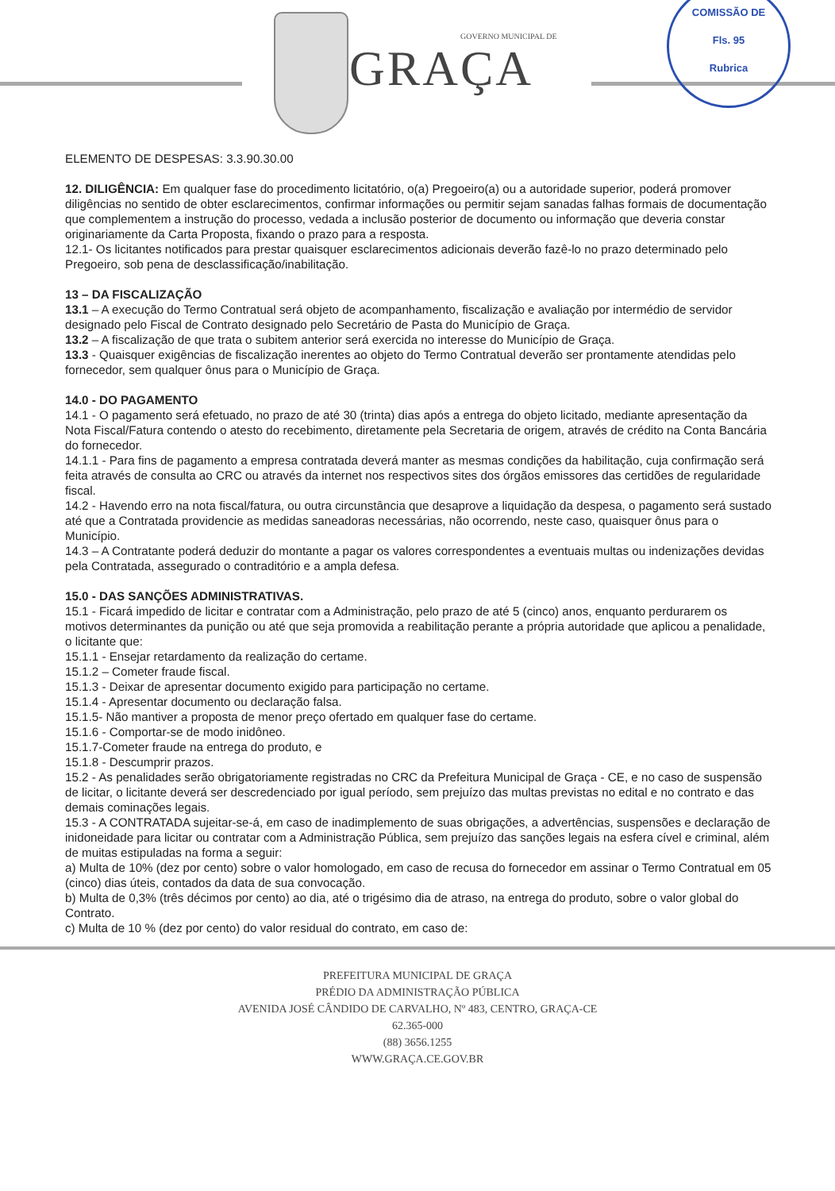GOVERNO MUNICIPAL DE
GRAÇA
COMISSÃO DE
Fls. 95
Rubrica
ELEMENTO DE DESPESAS: 3.3.90.30.00
12. DILIGÊNCIA: Em qualquer fase do procedimento licitatório, o(a) Pregoeiro(a) ou a autoridade superior, poderá promover diligências no sentido de obter esclarecimentos, confirmar informações ou permitir sejam sanadas falhas formais de documentação que complementem a instrução do processo, vedada a inclusão posterior de documento ou informação que deveria constar originariamente da Carta Proposta, fixando o prazo para a resposta.
12.1- Os licitantes notificados para prestar quaisquer esclarecimentos adicionais deverão fazê-lo no prazo determinado pelo Pregoeiro, sob pena de desclassificação/inabilitação.
13 – DA FISCALIZAÇÃO
13.1 – A execução do Termo Contratual será objeto de acompanhamento, fiscalização e avaliação por intermédio de servidor designado pelo Fiscal de Contrato designado pelo Secretário de Pasta do Município de Graça.
13.2 – A fiscalização de que trata o subitem anterior será exercida no interesse do Município de Graça.
13.3 - Quaisquer exigências de fiscalização inerentes ao objeto do Termo Contratual deverão ser prontamente atendidas pelo fornecedor, sem qualquer ônus para o Município de Graça.
14.0 - DO PAGAMENTO
14.1 - O pagamento será efetuado, no prazo de até 30 (trinta) dias após a entrega do objeto licitado, mediante apresentação da Nota Fiscal/Fatura contendo o atesto do recebimento, diretamente pela Secretaria de origem, através de crédito na Conta Bancária do fornecedor.
14.1.1 - Para fins de pagamento a empresa contratada deverá manter as mesmas condições da habilitação, cuja confirmação será feita através de consulta ao CRC ou através da internet nos respectivos sites dos órgãos emissores das certidões de regularidade fiscal.
14.2 - Havendo erro na nota fiscal/fatura, ou outra circunstância que desaprove a liquidação da despesa, o pagamento será sustado até que a Contratada providencie as medidas saneadoras necessárias, não ocorrendo, neste caso, quaisquer ônus para o Município.
14.3 – A Contratante poderá deduzir do montante a pagar os valores correspondentes a eventuais multas ou indenizações devidas pela Contratada, assegurado o contraditório e a ampla defesa.
15.0 - DAS SANÇÕES ADMINISTRATIVAS.
15.1 - Ficará impedido de licitar e contratar com a Administração, pelo prazo de até 5 (cinco) anos, enquanto perdurarem os motivos determinantes da punição ou até que seja promovida a reabilitação perante a própria autoridade que aplicou a penalidade, o licitante que:
15.1.1 - Ensejar retardamento da realização do certame.
15.1.2 – Cometer fraude fiscal.
15.1.3 - Deixar de apresentar documento exigido para participação no certame.
15.1.4 - Apresentar documento ou declaração falsa.
15.1.5- Não mantiver a proposta de menor preço ofertado em qualquer fase do certame.
15.1.6 - Comportar-se de modo inidôneo.
15.1.7-Cometer fraude na entrega do produto, e
15.1.8 - Descumprir prazos.
15.2 - As penalidades serão obrigatoriamente registradas no CRC da Prefeitura Municipal de Graça - CE, e no caso de suspensão de licitar, o licitante deverá ser descredenciado por igual período, sem prejuízo das multas previstas no edital e no contrato e das demais cominações legais.
15.3 - A CONTRATADA sujeitar-se-á, em caso de inadimplemento de suas obrigações, a advertências, suspensões e declaração de inidoneidade para licitar ou contratar com a Administração Pública, sem prejuízo das sanções legais na esfera cível e criminal, além de muitas estipuladas na forma a seguir:
a) Multa de 10% (dez por cento) sobre o valor homologado, em caso de recusa do fornecedor em assinar o Termo Contratual em 05 (cinco) dias úteis, contados da data de sua convocação.
b) Multa de 0,3% (três décimos por cento) ao dia, até o trigésimo dia de atraso, na entrega do produto, sobre o valor global do Contrato.
c) Multa de 10 % (dez por cento) do valor residual do contrato, em caso de:
PREFEITURA MUNICIPAL DE GRAÇA
PRÉDIO DA ADMINISTRAÇÃO PÚBLICA
AVENIDA JOSÉ CÂNDIDO DE CARVALHO, Nº 483, CENTRO, GRAÇA-CE
62.365-000
(88) 3656.1255
WWW.GRAÇA.CE.GOV.BR